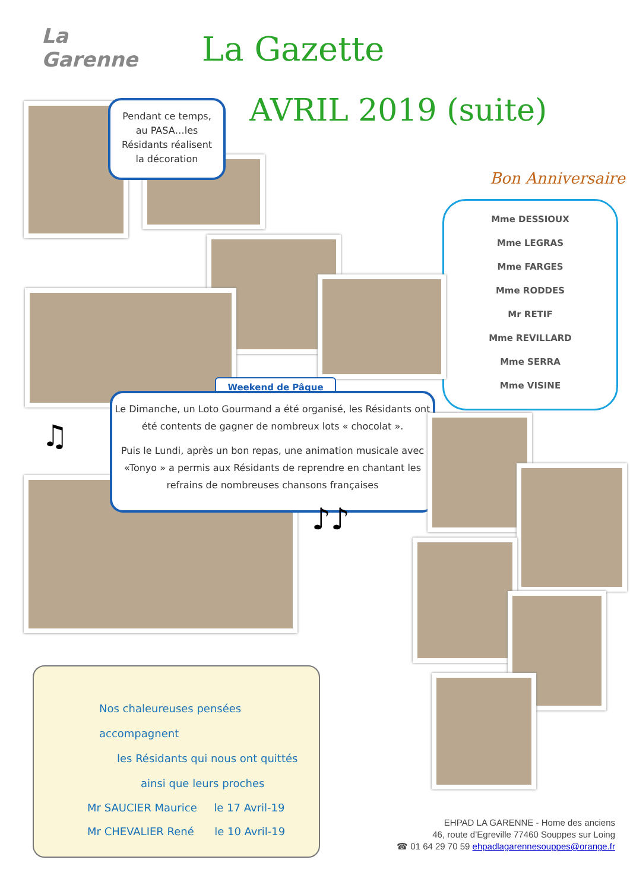La
Garenne
La Gazette
AVRIL 2019 (suite)
Pendant ce temps,
au PASA…les
Résidants réalisent
la décoration
Bon Anniversaire
Mme DESSIOUX
Mme LEGRAS
Mme FARGES
Mme RODDES
Mr RETIF
Mme REVILLARD
Mme SERRA
Mme VISINE
Weekend de Pâque
Le Dimanche, un Loto Gourmand a été organisé, les Résidants ont été contents de gagner de nombreux lots « chocolat ».
Puis le Lundi, après un bon repas, une animation musicale avec «Tonyo » a permis aux Résidants de reprendre en chantant les refrains de nombreuses chansons françaises
♫
♪♪
Nos chaleureuses pensées accompagnent
les Résidants qui nous ont quittés
ainsi que leurs proches
Mr SAUCIER Maurice le 17 Avril-19
Mr CHEVALIER René le 10 Avril-19
EHPAD LA GARENNE - Home des anciens
46, route d’Egreville 77460 Souppes sur Loing
☎ 01 64 29 70 59 ehpadlagarennesouppes@orange.fr